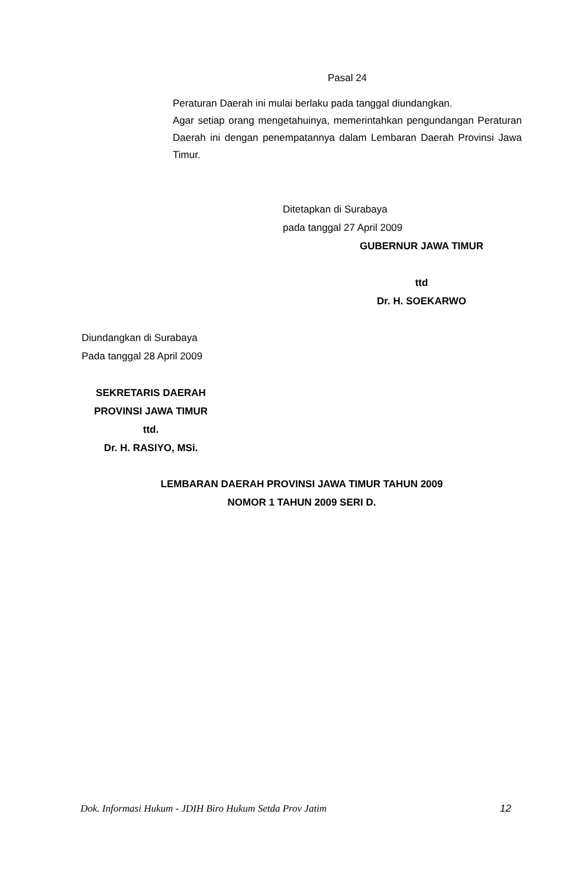Pasal 24
Peraturan Daerah ini mulai berlaku pada tanggal diundangkan.
Agar setiap orang mengetahuinya, memerintahkan pengundangan Peraturan Daerah ini dengan penempatannya dalam Lembaran Daerah Provinsi Jawa Timur.
Ditetapkan di Surabaya
pada tanggal 27 April 2009
GUBERNUR JAWA TIMUR
ttd
Dr. H. SOEKARWO
Diundangkan di Surabaya
Pada tanggal 28 April 2009
SEKRETARIS DAERAH
PROVINSI JAWA TIMUR
ttd.
Dr. H. RASIYO, MSi.
LEMBARAN DAERAH PROVINSI JAWA TIMUR TAHUN 2009
NOMOR 1 TAHUN 2009 SERI D.
Dok. Informasi Hukum - JDIH Biro Hukum Setda Prov Jatim 12